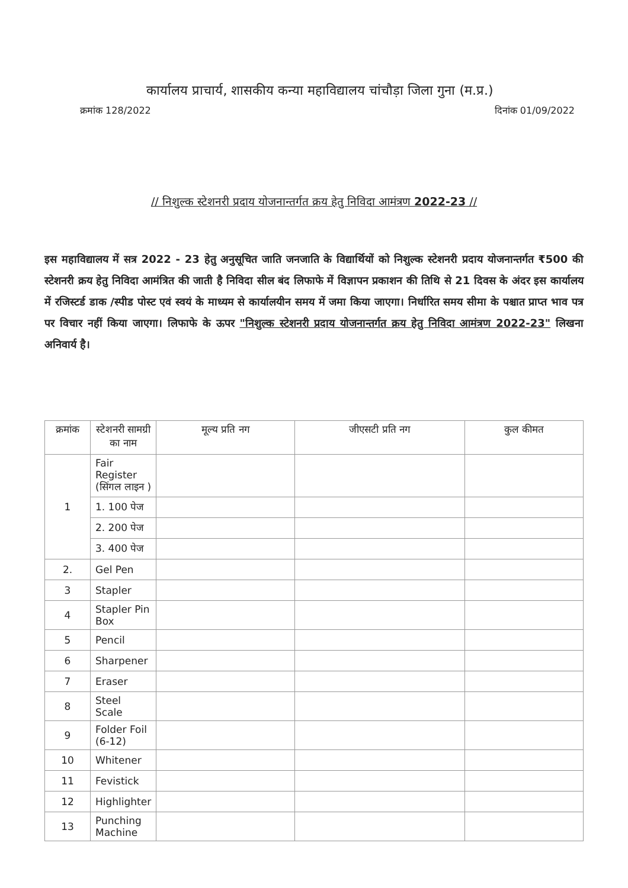कार्यालय प्राचार्य, शासकीय कन्या महाविद्यालय चांचौड़ा जिला गुना (म.प्र.)
क्रमांक 128/2022 दिनांक 01/09/2022
// निशुल्क स्टेशनरी प्रदाय योजनान्तर्गत क्रय हेतु निविदा आमंत्रण 2022-23 //
इस महाविद्यालय में सत्र 2022 - 23 हेतु अनुसूचित जाति जनजाति के विद्यार्थियों को निशुल्क स्टेशनरी प्रदाय योजनान्तर्गत ₹500 की स्टेशनरी क्रय हेतु निविदा आमंत्रित की जाती है निविदा सील बंद लिफाफे में विज्ञापन प्रकाशन की तिथि से 21 दिवस के अंदर इस कार्यालय में रजिस्टर्ड डाक /स्पीड पोस्ट एवं स्वयं के माध्यम से कार्यालयीन समय में जमा किया जाएगा। निर्धारित समय सीमा के पश्चात प्राप्त भाव पत्र पर विचार नहीं किया जाएगा। लिफाफे के ऊपर "निशुल्क स्टेशनरी प्रदाय योजनान्तर्गत क्रय हेतु निविदा आमंत्रण 2022-23" लिखना अनिवार्य है।
| क्रमांक | स्टेशनरी सामग्री का नाम | मूल्य प्रति नग | जीएसटी प्रति नग | कुल कीमत |
| --- | --- | --- | --- | --- |
| 1 | Fair Register (सिंगल लाइन ) | | | |
| | 1. 100 पेज | | | |
| | 2. 200 पेज | | | |
| | 3. 400 पेज | | | |
| 2. | Gel Pen | | | |
| 3 | Stapler | | | |
| 4 | Stapler Pin Box | | | |
| 5 | Pencil | | | |
| 6 | Sharpener | | | |
| 7 | Eraser | | | |
| 8 | Steel Scale | | | |
| 9 | Folder Foil (6-12) | | | |
| 10 | Whitener | | | |
| 11 | Fevistick | | | |
| 12 | Highlighter | | | |
| 13 | Punching Machine | | | |